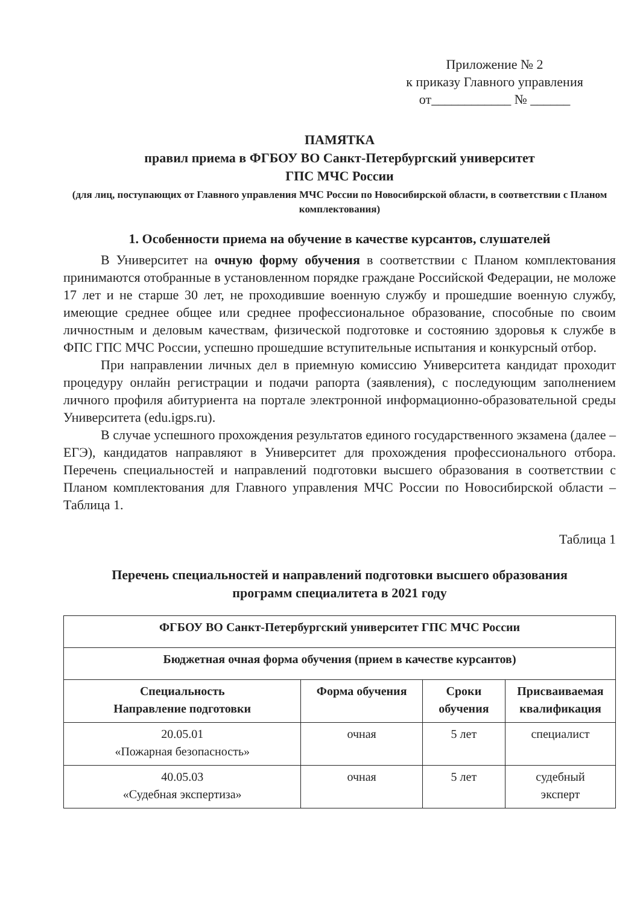Приложение № 2
к приказу Главного управления
от____________ № ______
ПАМЯТКА
правил приема в ФГБОУ ВО Санкт-Петербургский университет
ГПС МЧС России
(для лиц, поступающих от Главного управления МЧС России по Новосибирской области, в соответствии с Планом комплектования)
1. Особенности приема на обучение в качестве курсантов, слушателей
В Университет на очную форму обучения в соответствии с Планом комплектования принимаются отобранные в установленном порядке граждане Российской Федерации, не моложе 17 лет и не старше 30 лет, не проходившие военную службу и прошедшие военную службу, имеющие среднее общее или среднее профессиональное образование, способные по своим личностным и деловым качествам, физической подготовке и состоянию здоровья к службе в ФПС ГПС МЧС России, успешно прошедшие вступительные испытания и конкурсный отбор.
При направлении личных дел в приемную комиссию Университета кандидат проходит процедуру онлайн регистрации и подачи рапорта (заявления), с последующим заполнением личного профиля абитуриента на портале электронной информационно-образовательной среды Университета (edu.igps.ru).
В случае успешного прохождения результатов единого государственного экзамена (далее – ЕГЭ), кандидатов направляют в Университет для прохождения профессионального отбора. Перечень специальностей и направлений подготовки высшего образования в соответствии с Планом комплектования для Главного управления МЧС России по Новосибирской области – Таблица 1.
Таблица 1
Перечень специальностей и направлений подготовки высшего образования
программ специалитета в 2021 году
| ФГБОУ ВО Санкт-Петербургский университет ГПС МЧС России | | | |
| --- | --- | --- | --- |
| Бюджетная очная форма обучения (прием в качестве курсантов) | | | |
| Специальность Направление подготовки | Форма обучения | Сроки обучения | Присваиваемая квалификация |
| 20.05.01 «Пожарная безопасность» | очная | 5 лет | специалист |
| 40.05.03 «Судебная экспертиза» | очная | 5 лет | судебный эксперт |